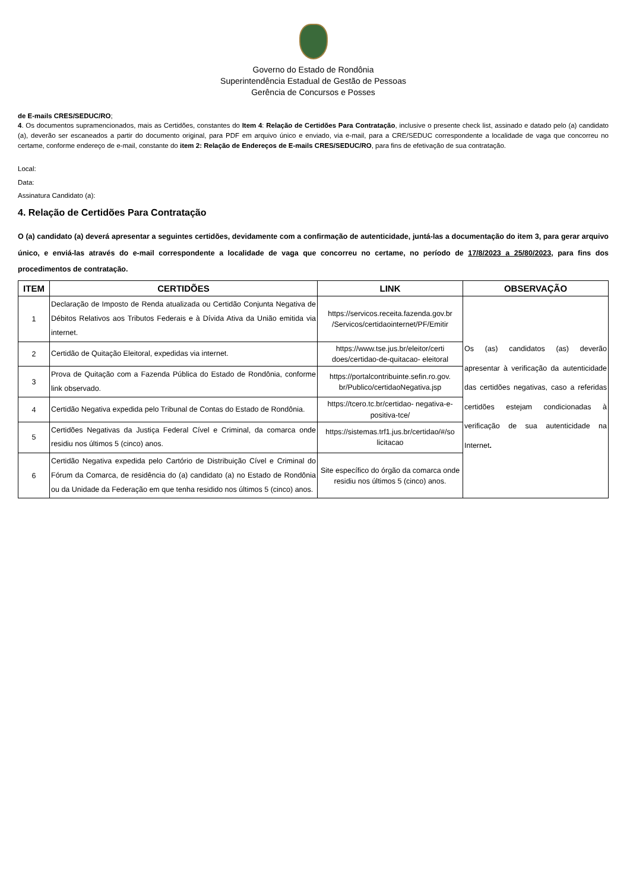Governo do Estado de Rondônia
Superintendência Estadual de Gestão de Pessoas
Gerência de Concursos e Posses
de E-mails CRES/SEDUC/RO;
4. Os documentos supramencionados, mais as Certidões, constantes do Item 4: Relação de Certidões Para Contratação, inclusive o presente check list, assinado e datado pelo (a) candidato (a), deverão ser escaneados a partir do documento original, para PDF em arquivo único e enviado, via e-mail, para a CRE/SEDUC correspondente a localidade de vaga que concorreu no certame, conforme endereço de e-mail, constante do item 2: Relação de Endereços de E-mails CRES/SEDUC/RO, para fins de efetivação de sua contratação.
Local:
Data:
Assinatura Candidato (a):
4. Relação de Certidões Para Contratação
O (a) candidato (a) deverá apresentar a seguintes certidões, devidamente com a confirmação de autenticidade, juntá-las a documentação do item 3, para gerar arquivo único, e enviá-las através do e-mail correspondente a localidade de vaga que concorreu no certame, no período de 17/8/2023 a 25/80/2023, para fins dos procedimentos de contratação.
| ITEM | CERTIDÕES | LINK | OBSERVAÇÃO |
| --- | --- | --- | --- |
| 1 | Declaração de Imposto de Renda atualizada ou Certidão Conjunta Negativa de Débitos Relativos aos Tributos Federais e à Dívida Ativa da União emitida via internet. | https://servicos.receita.fazenda.gov.br /Servicos/certidaointernet/PF/Emitir | Os (as) candidatos (as) deverão apresentar à verificação da autenticidade das certidões negativas, caso a referidas certidões estejam condicionadas à verificação de sua autenticidade na Internet . |
| 2 | Certidão de Quitação Eleitoral, expedidas via internet. | https://www.tse.jus.br/eleitor/certi does/certidao-de-quitacao- eleitoral | |
| 3 | Prova de Quitação com a Fazenda Pública do Estado de Rondônia, conforme link observado. | https://portalcontribuinte.sefin.ro.gov. br/Publico/certidaoNegativa.jsp | |
| 4 | Certidão Negativa expedida pelo Tribunal de Contas do Estado de Rondônia. | https://tcero.tc.br/certidao- negativa-e-positiva-tce/ | |
| 5 | Certidões Negativas da Justiça Federal Cível e Criminal, da comarca onde residiu nos últimos 5 (cinco) anos. | https://sistemas.trf1.jus.br/certidao/#/so licitacao | |
| 6 | Certidão Negativa expedida pelo Cartório de Distribuição Cível e Criminal do Fórum da Comarca, de residência do (a) candidato (a) no Estado de Rondônia ou da Unidade da Federação em que tenha residido nos últimos 5 (cinco) anos. | Site específico do órgão da comarca onde residiu nos últimos 5 (cinco) anos. | |